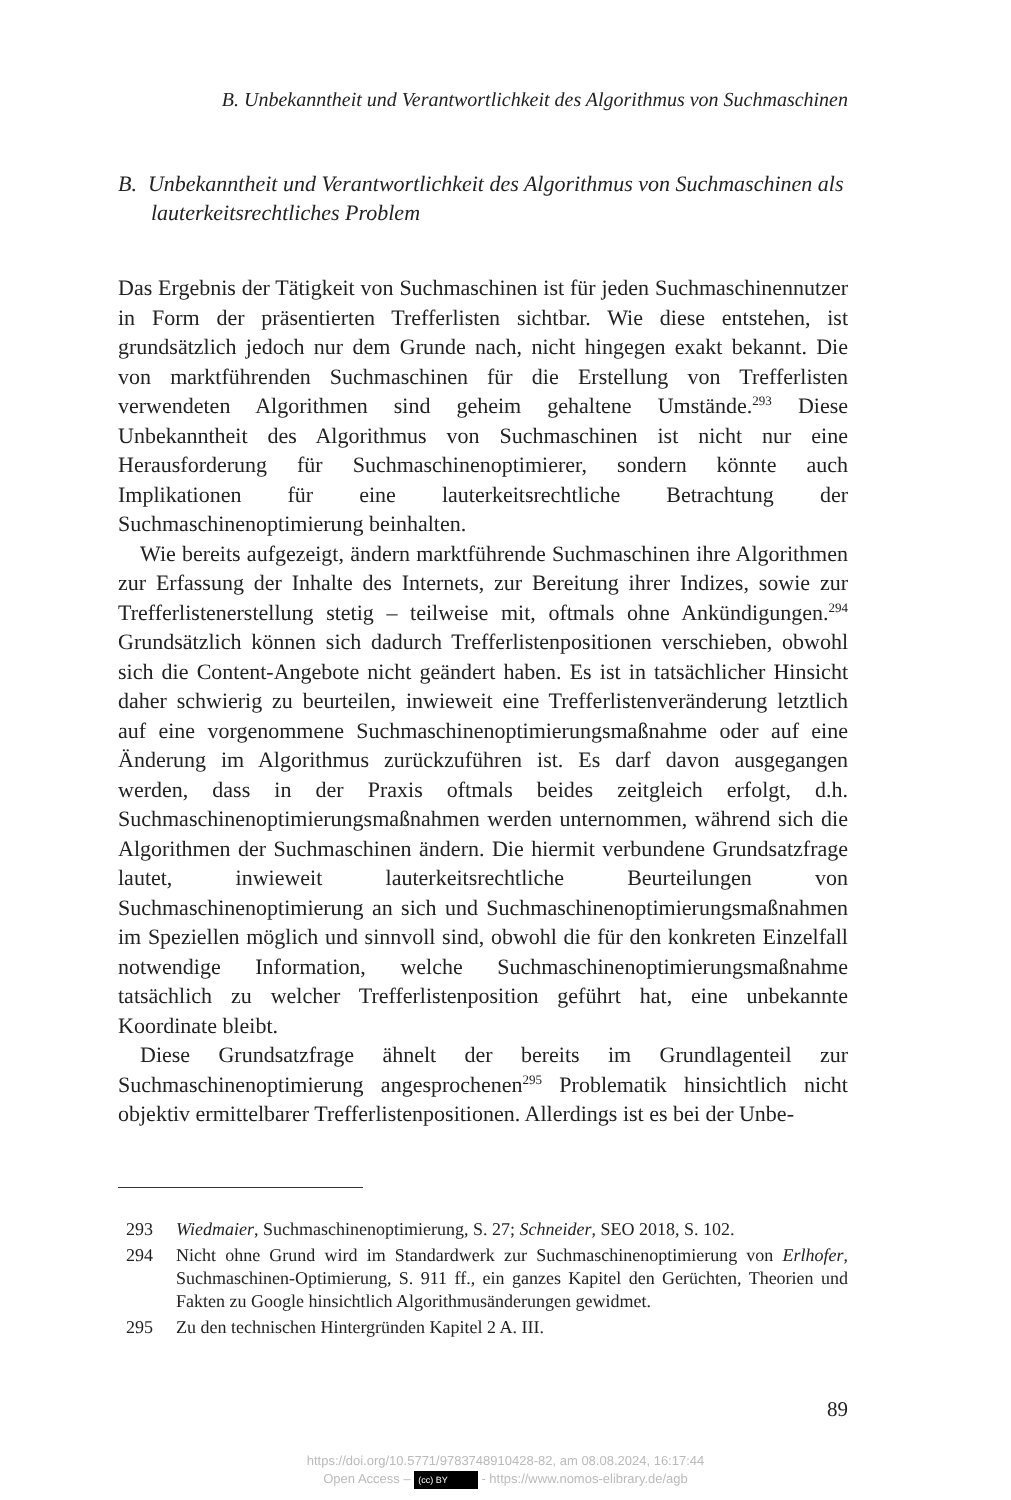B. Unbekanntheit und Verantwortlichkeit des Algorithmus von Suchmaschinen
B. Unbekanntheit und Verantwortlichkeit des Algorithmus von Suchmaschinen als lauterkeitsrechtliches Problem
Das Ergebnis der Tätigkeit von Suchmaschinen ist für jeden Suchmaschinennutzer in Form der präsentierten Trefferlisten sichtbar. Wie diese entstehen, ist grundsätzlich jedoch nur dem Grunde nach, nicht hingegen exakt bekannt. Die von marktführenden Suchmaschinen für die Erstellung von Trefferlisten verwendeten Algorithmen sind geheim gehaltene Umstände.<sup>293</sup> Diese Unbekanntheit des Algorithmus von Suchmaschinen ist nicht nur eine Herausforderung für Suchmaschinenoptimierer, sondern könnte auch Implikationen für eine lauterkeitsrechtliche Betrachtung der Suchmaschinenoptimierung beinhalten.
Wie bereits aufgezeigt, ändern marktführende Suchmaschinen ihre Algorithmen zur Erfassung der Inhalte des Internets, zur Bereitung ihrer Indizes, sowie zur Trefferlistenerstellung stetig – teilweise mit, oftmals ohne Ankündigungen.<sup>294</sup> Grundsätzlich können sich dadurch Trefferlistenpositionen verschieben, obwohl sich die Content-Angebote nicht geändert haben. Es ist in tatsächlicher Hinsicht daher schwierig zu beurteilen, inwieweit eine Trefferlistenveränderung letztlich auf eine vorgenommene Suchmaschinenoptimierungsmaßnahme oder auf eine Änderung im Algorithmus zurückzuführen ist. Es darf davon ausgegangen werden, dass in der Praxis oftmals beides zeitgleich erfolgt, d.h. Suchmaschinenoptimierungsmaßnahmen werden unternommen, während sich die Algorithmen der Suchmaschinen ändern. Die hiermit verbundene Grundsatzfrage lautet, inwieweit lauterkeitsrechtliche Beurteilungen von Suchmaschinenoptimierung an sich und Suchmaschinenoptimierungsmaßnahmen im Speziellen möglich und sinnvoll sind, obwohl die für den konkreten Einzelfall notwendige Information, welche Suchmaschinenoptimierungsmaßnahme tatsächlich zu welcher Trefferlistenposition geführt hat, eine unbekannte Koordinate bleibt.
Diese Grundsatzfrage ähnelt der bereits im Grundlagenteil zur Suchmaschinenoptimierung angesprochenen<sup>295</sup> Problematik hinsichtlich nicht objektiv ermittelbarer Trefferlistenpositionen. Allerdings ist es bei der Unbe-
293 Wiedmaier, Suchmaschinenoptimierung, S. 27; Schneider, SEO 2018, S. 102.
294 Nicht ohne Grund wird im Standardwerk zur Suchmaschinenoptimierung von Erlhofer, Suchmaschinen-Optimierung, S. 911 ff., ein ganzes Kapitel den Gerüchten, Theorien und Fakten zu Google hinsichtlich Algorithmusänderungen gewidmet.
295 Zu den technischen Hintergründen Kapitel 2 A. III.
89
https://doi.org/10.5771/9783748910428-82, am 08.08.2024, 16:17:44
Open Access – (cc) BY - https://www.nomos-elibrary.de/agb